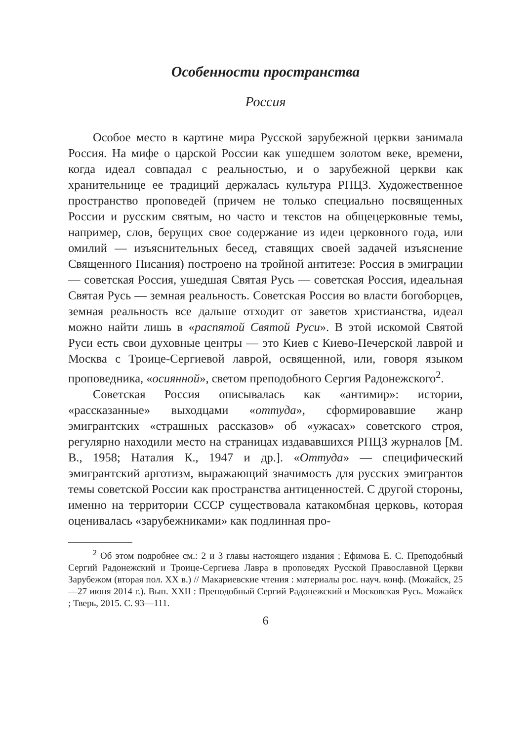Особенности пространства
Россия
Особое место в картине мира Русской зарубежной церкви занимала Россия. На мифе о царской России как ушедшем золотом веке, времени, когда идеал совпадал с реальностью, и о зарубежной церкви как хранительнице ее традиций держалась культура РПЦЗ. Художественное пространство проповедей (причем не только специально посвященных России и русским святым, но часто и текстов на общецерковные темы, например, слов, берущих свое содержание из идеи церковного года, или омилий — изъяснительных бесед, ставящих своей задачей изъяснение Священного Писания) построено на тройной антитезе: Россия в эмиграции — советская Россия, ушедшая Святая Русь — советская Россия, идеальная Святая Русь — земная реальность. Советская Россия во власти богоборцев, земная реальность все дальше отходит от заветов христианства, идеал можно найти лишь в «распятой Святой Руси». В этой искомой Святой Руси есть свои духовные центры — это Киев с Киево-Печерской лаврой и Москва с Троице-Сергиевой лаврой, освященной, или, говоря языком проповедника, «осиянной», светом преподобного Сергия Радонежского<sup>2</sup>.
Советская Россия описывалась как «антимир»: истории, «рассказанные» выходцами «оттуда», сформировавшие жанр эмигрантских «страшных рассказов» об «ужасах» советского строя, регулярно находили место на страницах издававшихся РПЦЗ журналов [М. В., 1958; Наталия К., 1947 и др.]. «Оттуда» — специфический эмигрантский арготизм, выражающий значимость для русских эмигрантов темы советской России как пространства антиценностей. С другой стороны, именно на территории СССР существовала катакомбная церковь, которая оценивалась «зарубежниками» как подлинная про-
<sup>2</sup> Об этом подробнее см.: 2 и 3 главы настоящего издания ; Ефимова Е. С. Преподобный Сергий Радонежский и Троице-Сергиева Лавра в проповедях Русской Православной Церкви Зарубежом (вторая пол. XX в.) // Макариевские чтения : материалы рос. науч. конф. (Можайск, 25—27 июня 2014 г.). Вып. XXII : Преподобный Сергий Радонежский и Московская Русь. Можайск ; Тверь, 2015. С. 93—111.
6